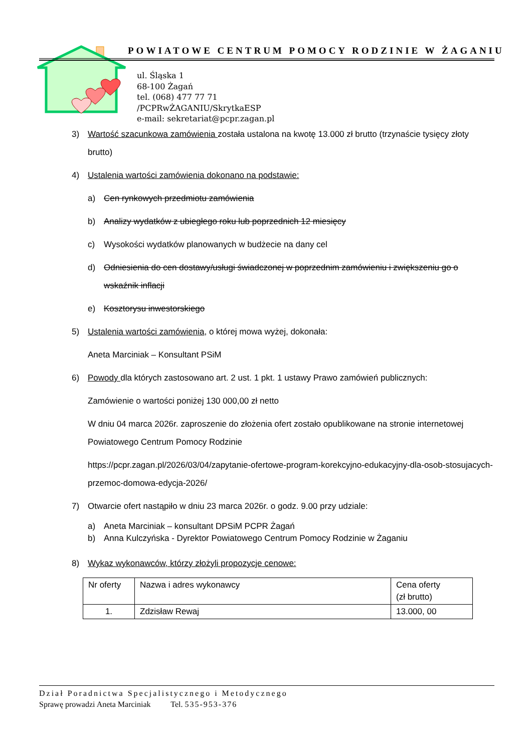POWIATOWE CENTRUM POMOCY RODZINIE W ŻAGANIU
ul. Śląska 1
68-100 Żagań
tel. (068) 477 77 71
/PCPRwŻAGANIU/SkrytkaESP
e-mail: sekretariat@pcpr.zagan.pl
3) Wartość szacunkowa zamówienia została ustalona na kwotę 13.000 zł brutto (trzynaście tysięcy złoty
brutto)
4) Ustalenia wartości zamówienia dokonano na podstawie:
a) Cen rynkowych przedmiotu zamówienia
b) Analizy wydatków z ubiegłego roku lub poprzednich 12 miesięcy
c) Wysokości wydatków planowanych w budżecie na dany cel
d) Odniesienia do cen dostawy/usługi świadczonej w poprzednim zamówieniu i zwiększeniu go o
wskaźnik inflacji
e) Kosztorysu inwestorskiego
5) Ustalenia wartości zamówienia, o której mowa wyżej, dokonała:
Aneta Marciniak – Konsultant PSiM
6) Powody dla których zastosowano art. 2 ust. 1 pkt. 1 ustawy Prawo zamówień publicznych:
Zamówienie o wartości poniżej 130 000,00 zł netto
W dniu 04 marca 2026r. zaproszenie do złożenia ofert zostało opublikowane na stronie internetowej Powiatowego Centrum Pomocy Rodzinie
https://pcpr.zagan.pl/2026/03/04/zapytanie-ofertowe-program-korekcyjno-edukacyjny-dla-osob-stosujacych-przemoc-domowa-edycja-2026/
7) Otwarcie ofert nastąpiło w dniu 23 marca 2026r. o godz. 9.00 przy udziale:
a) Aneta Marciniak – konsultant DPSiM PCPR Żagań
b) Anna Kulczyńska - Dyrektor Powiatowego Centrum Pomocy Rodzinie w Żaganiu
8) Wykaz wykonawców, którzy złożyli propozycje cenowe:
| Nr oferty | Nazwa i adres wykonawcy | Cena oferty (zł brutto) |
| 1. | Zdzisław Rewaj | 13.000, 00 |
Dział Poradnictwa Specjalistycznego i Metodycznego
Sprawę prowadzi Aneta Marciniak Tel. 535-953-376